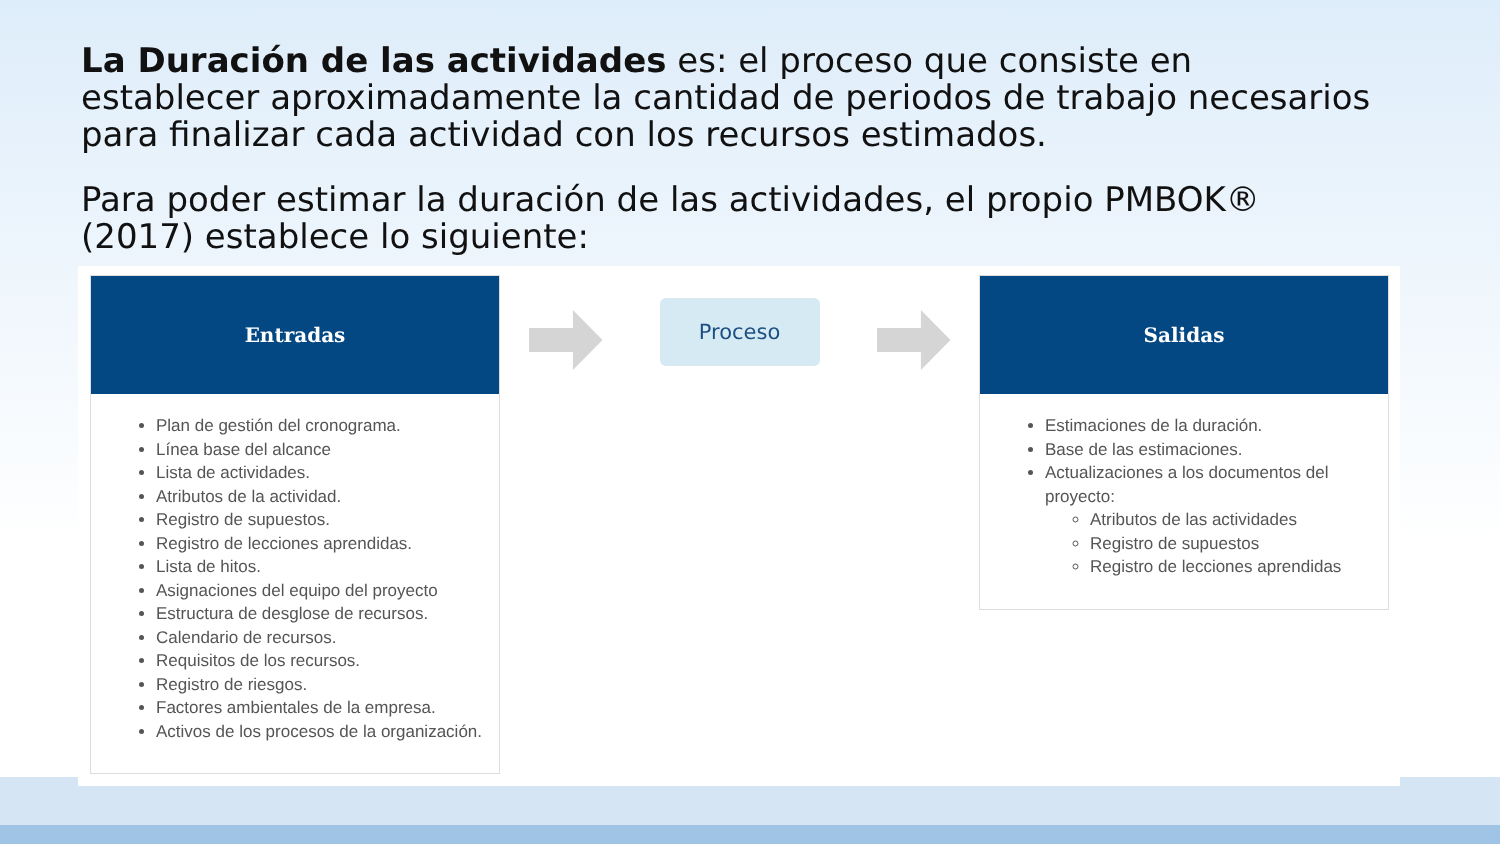La Duración de las actividades es: el proceso que consiste en establecer aproximadamente la cantidad de periodos de trabajo necesarios para finalizar cada actividad con los recursos estimados.
Para poder estimar la duración de las actividades, el propio PMBOK® (2017) establece lo siguiente:
Entradas
Plan de gestión del cronograma.
Línea base del alcance
Lista de actividades.
Atributos de la actividad.
Registro de supuestos.
Registro de lecciones aprendidas.
Lista de hitos.
Asignaciones del equipo del proyecto
Estructura de desglose de recursos.
Calendario de recursos.
Requisitos de los recursos.
Registro de riesgos.
Factores ambientales de la empresa.
Activos de los procesos de la organización.
Proceso
Salidas
Estimaciones de la duración.
Base de las estimaciones.
Actualizaciones a los documentos del proyecto:
Atributos de las actividades
Registro de supuestos
Registro de lecciones aprendidas